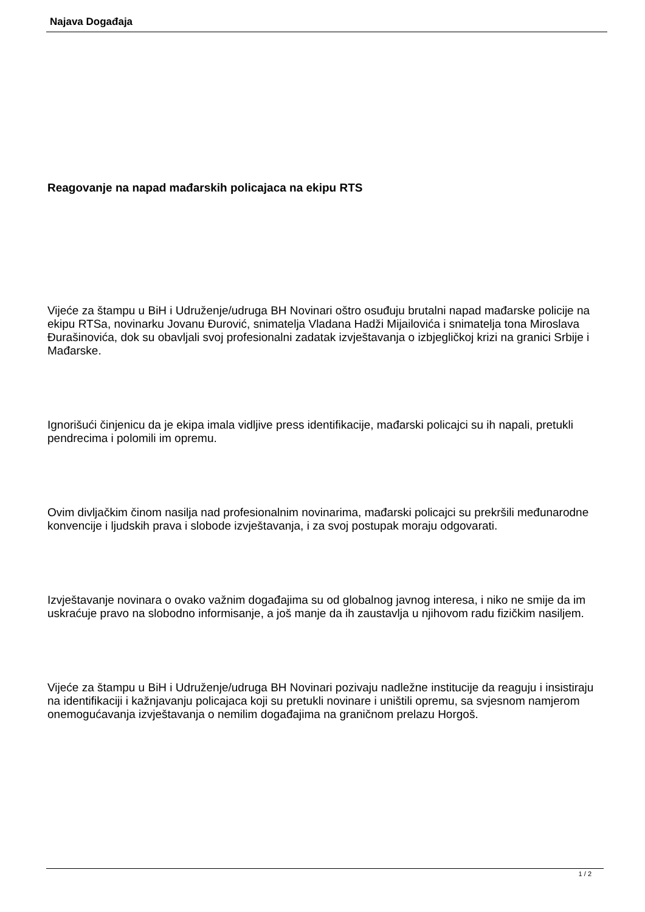Najava Događaja
Reagovanje na napad mađarskih policajaca na ekipu RTS
Vijeće za štampu u BiH i Udruženje/udruga BH Novinari oštro osuđuju brutalni napad mađarske policije na ekipu RTSa, novinarku Jovanu Đurović, snimatelja Vladana Hadži Mijailovića i snimatelja tona Miroslava Đurašinovića, dok su obavljali svoj profesionalni zadatak izvještavanja o izbjegličkoj krizi na granici Srbije i Mađarske.
Ignorišući činjenicu da je ekipa imala vidljive press identifikacije, mađarski policajci su ih napali, pretukli pendrecima i polomili im opremu.
Ovim divljačkim činom nasilja nad profesionalnim novinarima, mađarski policajci su prekršili međunarodne konvencije i ljudskih prava i slobode izvještavanja, i za svoj postupak moraju odgovarati.
Izvještavanje novinara o ovako važnim događajima su od globalnog javnog interesa, i niko ne smije da im uskraćuje pravo na slobodno informisanje, a još manje da ih zaustavlja u njihovom radu fizičkim nasiljem.
Vijeće za štampu u BiH i Udruženje/udruga BH Novinari pozivaju nadležne institucije da reaguju i insistiraju na identifikaciji i kažnjavanju policajaca koji su pretukli novinare i uništili opremu, sa svjesnom namjerom onemogućavanja izvještavanja o nemilim događajima na graničnom prelazu Horgoš.
1 / 2